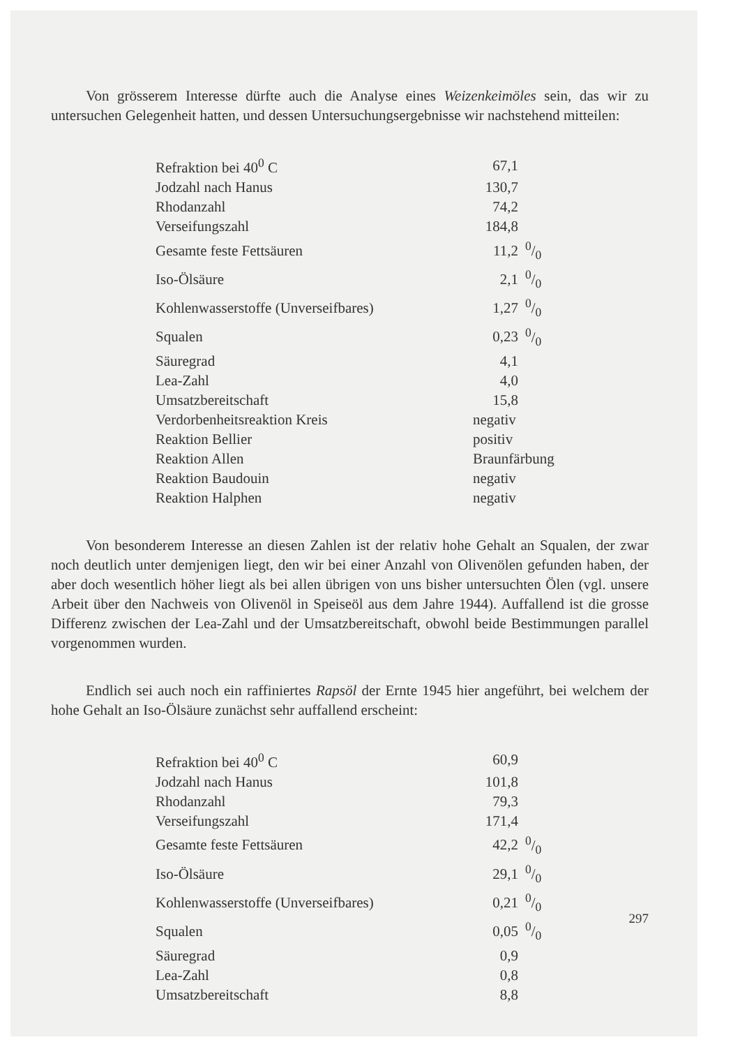Von grösserem Interesse dürfte auch die Analyse eines Weizenkeimöles sein, das wir zu untersuchen Gelegenheit hatten, und dessen Untersuchungsergebnisse wir nachstehend mitteilen:
| Refraktion bei 40<sup>0</sup> C | 67,1 | |
| Jodzahl nach Hanus | 130,7 | |
| Rhodanzahl | 74,2 | |
| Verseifungszahl | 184,8 | |
| Gesamte feste Fettsäuren | 11,2 | 0/0 |
| Iso-Ölsäure | 2,1 | 0/0 |
| Kohlenwasserstoffe (Unverseifbares) | 1,27 | 0/0 |
| Squalen | 0,23 | 0/0 |
| Säuregrad | 4,1 | |
| Lea-Zahl | 4,0 | |
| Umsatzbereitschaft | 15,8 | |
| Verdorbenheitsreaktion Kreis | negativ | |
| Reaktion Bellier | positiv | |
| Reaktion Allen | Braunfärbung | |
| Reaktion Baudouin | negativ | |
| Reaktion Halphen | negativ | |
Von besonderem Interesse an diesen Zahlen ist der relativ hohe Gehalt an Squalen, der zwar noch deutlich unter demjenigen liegt, den wir bei einer Anzahl von Olivenölen gefunden haben, der aber doch wesentlich höher liegt als bei allen übrigen von uns bisher untersuchten Ölen (vgl. unsere Arbeit über den Nachweis von Olivenöl in Speiseöl aus dem Jahre 1944). Auffallend ist die grosse Differenz zwischen der Lea-Zahl und der Umsatzbereitschaft, obwohl beide Bestimmungen parallel vorgenommen wurden.
Endlich sei auch noch ein raffiniertes Rapsöl der Ernte 1945 hier angeführt, bei welchem der hohe Gehalt an Iso-Ölsäure zunächst sehr auffallend erscheint:
| Refraktion bei 40<sup>0</sup> C | 60,9 | |
| Jodzahl nach Hanus | 101,8 | |
| Rhodanzahl | 79,3 | |
| Verseifungszahl | 171,4 | |
| Gesamte feste Fettsäuren | 42,2 | 0/0 |
| Iso-Ölsäure | 29,1 | 0/0 |
| Kohlenwasserstoffe (Unverseifbares) | 0,21 | 0/0 |
| Squalen | 0,05 | 0/0 |
| Säuregrad | 0,9 | |
| Lea-Zahl | 0,8 | |
| Umsatzbereitschaft | 8,8 | |
297